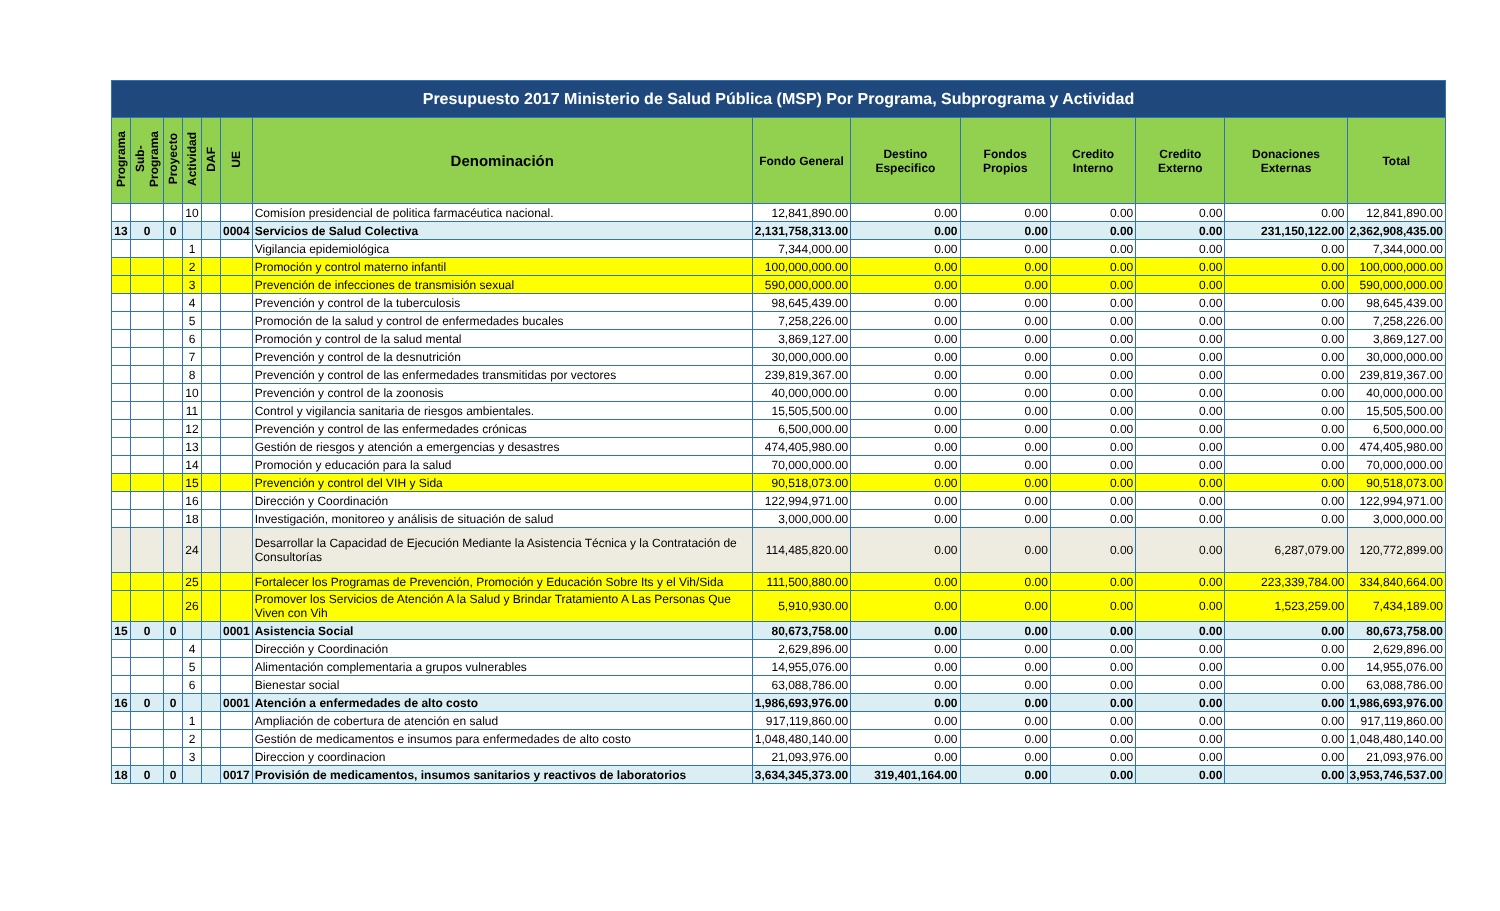| Presupuesto 2017 Ministerio de Salud Pública (MSP) Por Programa, Subprograma y Actividad | | | | | | | | | | | | | |
| Programa | Sub-Programa | Proyecto | Actividad | DAF | UE | Denominación | Fondo General | Destino Especifico | Fondos Propios | Credito Interno | Credito Externo | Donaciones Externas | Total |
| | | | 10 | | | Comisíon presidencial de politica farmacéutica nacional. | 12,841,890.00 | 0.00 | 0.00 | 0.00 | 0.00 | 0.00 | 12,841,890.00 |
| 13 | 0 | 0 | | | 0004 | Servicios de Salud Colectiva | 2,131,758,313.00 | 0.00 | 0.00 | 0.00 | 0.00 | 231,150,122.00 | 2,362,908,435.00 |
| | | | 1 | | | Vigilancia epidemiológica | 7,344,000.00 | 0.00 | 0.00 | 0.00 | 0.00 | 0.00 | 7,344,000.00 |
| | | | 2 | | | Promoción y control materno infantil | 100,000,000.00 | 0.00 | 0.00 | 0.00 | 0.00 | 0.00 | 100,000,000.00 |
| | | | 3 | | | Prevención de infecciones de transmisión sexual | 590,000,000.00 | 0.00 | 0.00 | 0.00 | 0.00 | 0.00 | 590,000,000.00 |
| | | | 4 | | | Prevención y control de la tuberculosis | 98,645,439.00 | 0.00 | 0.00 | 0.00 | 0.00 | 0.00 | 98,645,439.00 |
| | | | 5 | | | Promoción de la salud y control de enfermedades bucales | 7,258,226.00 | 0.00 | 0.00 | 0.00 | 0.00 | 0.00 | 7,258,226.00 |
| | | | 6 | | | Promoción y control de la salud mental | 3,869,127.00 | 0.00 | 0.00 | 0.00 | 0.00 | 0.00 | 3,869,127.00 |
| | | | 7 | | | Prevención y control de la desnutrición | 30,000,000.00 | 0.00 | 0.00 | 0.00 | 0.00 | 0.00 | 30,000,000.00 |
| | | | 8 | | | Prevención y control de las enfermedades transmitidas por vectores | 239,819,367.00 | 0.00 | 0.00 | 0.00 | 0.00 | 0.00 | 239,819,367.00 |
| | | | 10 | | | Prevención y control de la zoonosis | 40,000,000.00 | 0.00 | 0.00 | 0.00 | 0.00 | 0.00 | 40,000,000.00 |
| | | | 11 | | | Control y vigilancia sanitaria de riesgos ambientales. | 15,505,500.00 | 0.00 | 0.00 | 0.00 | 0.00 | 0.00 | 15,505,500.00 |
| | | | 12 | | | Prevención y control de las enfermedades crónicas | 6,500,000.00 | 0.00 | 0.00 | 0.00 | 0.00 | 0.00 | 6,500,000.00 |
| | | | 13 | | | Gestión de riesgos y atención a emergencias y desastres | 474,405,980.00 | 0.00 | 0.00 | 0.00 | 0.00 | 0.00 | 474,405,980.00 |
| | | | 14 | | | Promoción y educación para la salud | 70,000,000.00 | 0.00 | 0.00 | 0.00 | 0.00 | 0.00 | 70,000,000.00 |
| | | | 15 | | | Prevención y control del VIH y Sida | 90,518,073.00 | 0.00 | 0.00 | 0.00 | 0.00 | 0.00 | 90,518,073.00 |
| | | | 16 | | | Dirección y Coordinación | 122,994,971.00 | 0.00 | 0.00 | 0.00 | 0.00 | 0.00 | 122,994,971.00 |
| | | | 18 | | | Investigación, monitoreo y análisis de situación de salud | 3,000,000.00 | 0.00 | 0.00 | 0.00 | 0.00 | 0.00 | 3,000,000.00 |
| | | | 24 | | | Desarrollar la Capacidad de Ejecución Mediante la Asistencia Técnica y la Contratación de Consultorías | 114,485,820.00 | 0.00 | 0.00 | 0.00 | 0.00 | 6,287,079.00 | 120,772,899.00 |
| | | | 25 | | | Fortalecer los Programas de Prevención, Promoción y Educación Sobre Its y el Vih/Sida | 111,500,880.00 | 0.00 | 0.00 | 0.00 | 0.00 | 223,339,784.00 | 334,840,664.00 |
| | | | 26 | | | Promover los Servicios de Atención A la Salud y Brindar Tratamiento A Las Personas Que Viven con Vih | 5,910,930.00 | 0.00 | 0.00 | 0.00 | 0.00 | 1,523,259.00 | 7,434,189.00 |
| 15 | 0 | 0 | | | 0001 | Asistencia Social | 80,673,758.00 | 0.00 | 0.00 | 0.00 | 0.00 | 0.00 | 80,673,758.00 |
| | | | 4 | | | Dirección y Coordinación | 2,629,896.00 | 0.00 | 0.00 | 0.00 | 0.00 | 0.00 | 2,629,896.00 |
| | | | 5 | | | Alimentación complementaria a grupos vulnerables | 14,955,076.00 | 0.00 | 0.00 | 0.00 | 0.00 | 0.00 | 14,955,076.00 |
| | | | 6 | | | Bienestar social | 63,088,786.00 | 0.00 | 0.00 | 0.00 | 0.00 | 0.00 | 63,088,786.00 |
| 16 | 0 | 0 | | | 0001 | Atención a enfermedades de alto costo | 1,986,693,976.00 | 0.00 | 0.00 | 0.00 | 0.00 | 0.00 | 1,986,693,976.00 |
| | | | 1 | | | Ampliación de cobertura de atención en salud | 917,119,860.00 | 0.00 | 0.00 | 0.00 | 0.00 | 0.00 | 917,119,860.00 |
| | | | 2 | | | Gestión de medicamentos e insumos para enfermedades de alto costo | 1,048,480,140.00 | 0.00 | 0.00 | 0.00 | 0.00 | 0.00 | 1,048,480,140.00 |
| | | | 3 | | | Direccion y coordinacion | 21,093,976.00 | 0.00 | 0.00 | 0.00 | 0.00 | 0.00 | 21,093,976.00 |
| 18 | 0 | 0 | | | 0017 | Provisión de medicamentos, insumos sanitarios y reactivos de laboratorios | 3,634,345,373.00 | 319,401,164.00 | 0.00 | 0.00 | 0.00 | 0.00 | 3,953,746,537.00 |